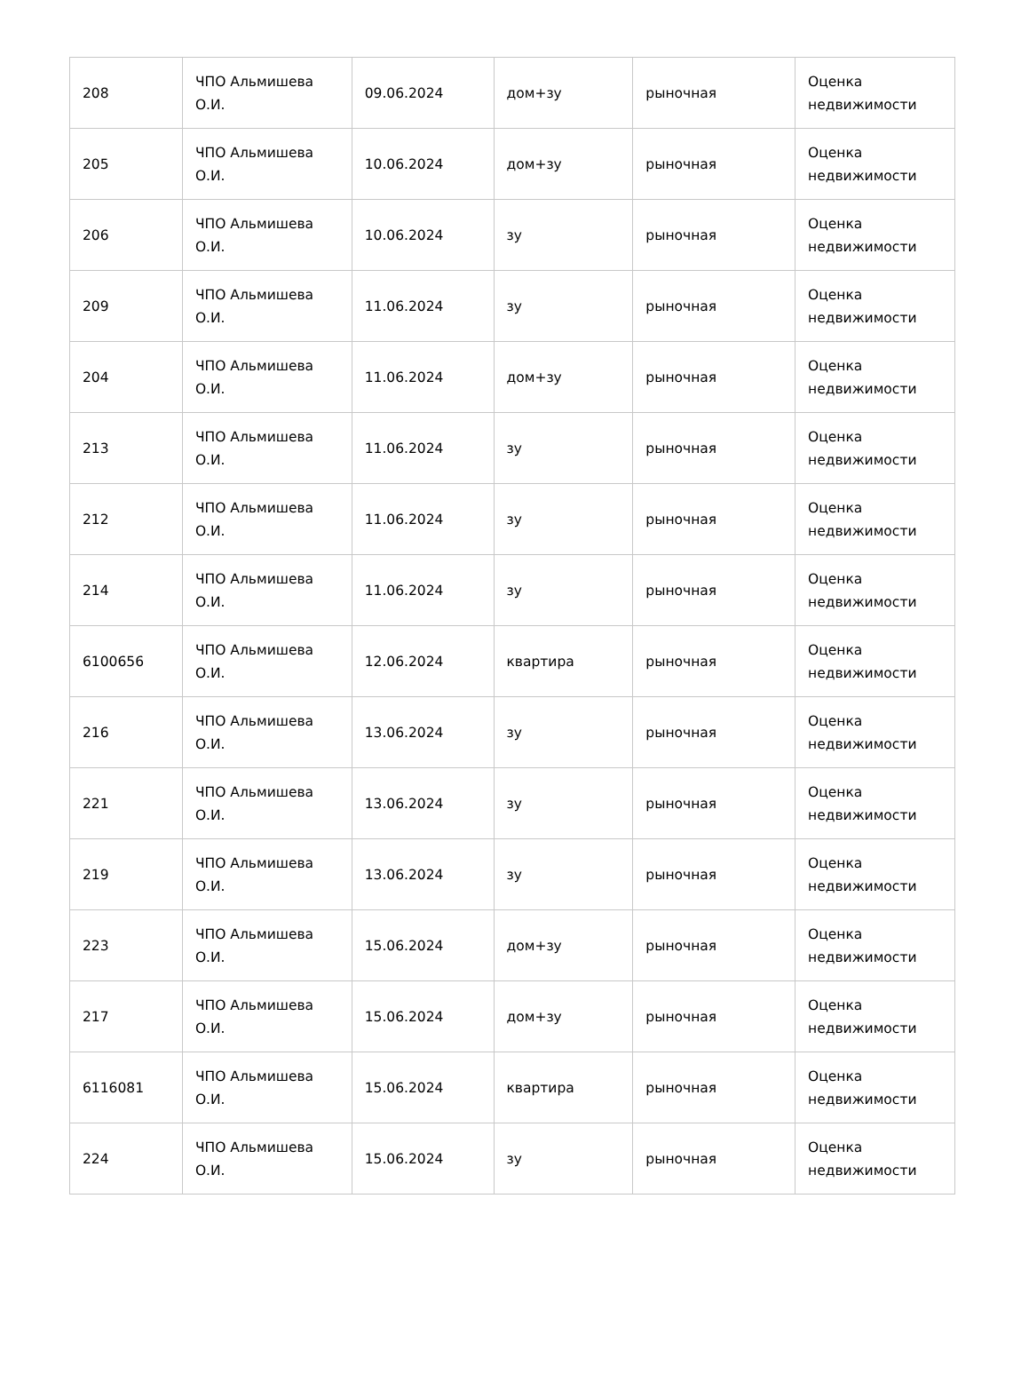| 208 | ЧПО Альмишева О.И. | 09.06.2024 | дом+зу | рыночная | Оценка недвижимости |
| 205 | ЧПО Альмишева О.И. | 10.06.2024 | дом+зу | рыночная | Оценка недвижимости |
| 206 | ЧПО Альмишева О.И. | 10.06.2024 | зу | рыночная | Оценка недвижимости |
| 209 | ЧПО Альмишева О.И. | 11.06.2024 | зу | рыночная | Оценка недвижимости |
| 204 | ЧПО Альмишева О.И. | 11.06.2024 | дом+зу | рыночная | Оценка недвижимости |
| 213 | ЧПО Альмишева О.И. | 11.06.2024 | зу | рыночная | Оценка недвижимости |
| 212 | ЧПО Альмишева О.И. | 11.06.2024 | зу | рыночная | Оценка недвижимости |
| 214 | ЧПО Альмишева О.И. | 11.06.2024 | зу | рыночная | Оценка недвижимости |
| 6100656 | ЧПО Альмишева О.И. | 12.06.2024 | квартира | рыночная | Оценка недвижимости |
| 216 | ЧПО Альмишева О.И. | 13.06.2024 | зу | рыночная | Оценка недвижимости |
| 221 | ЧПО Альмишева О.И. | 13.06.2024 | зу | рыночная | Оценка недвижимости |
| 219 | ЧПО Альмишева О.И. | 13.06.2024 | зу | рыночная | Оценка недвижимости |
| 223 | ЧПО Альмишева О.И. | 15.06.2024 | дом+зу | рыночная | Оценка недвижимости |
| 217 | ЧПО Альмишева О.И. | 15.06.2024 | дом+зу | рыночная | Оценка недвижимости |
| 6116081 | ЧПО Альмишева О.И. | 15.06.2024 | квартира | рыночная | Оценка недвижимости |
| 224 | ЧПО Альмишева О.И. | 15.06.2024 | зу | рыночная | Оценка недвижимости |